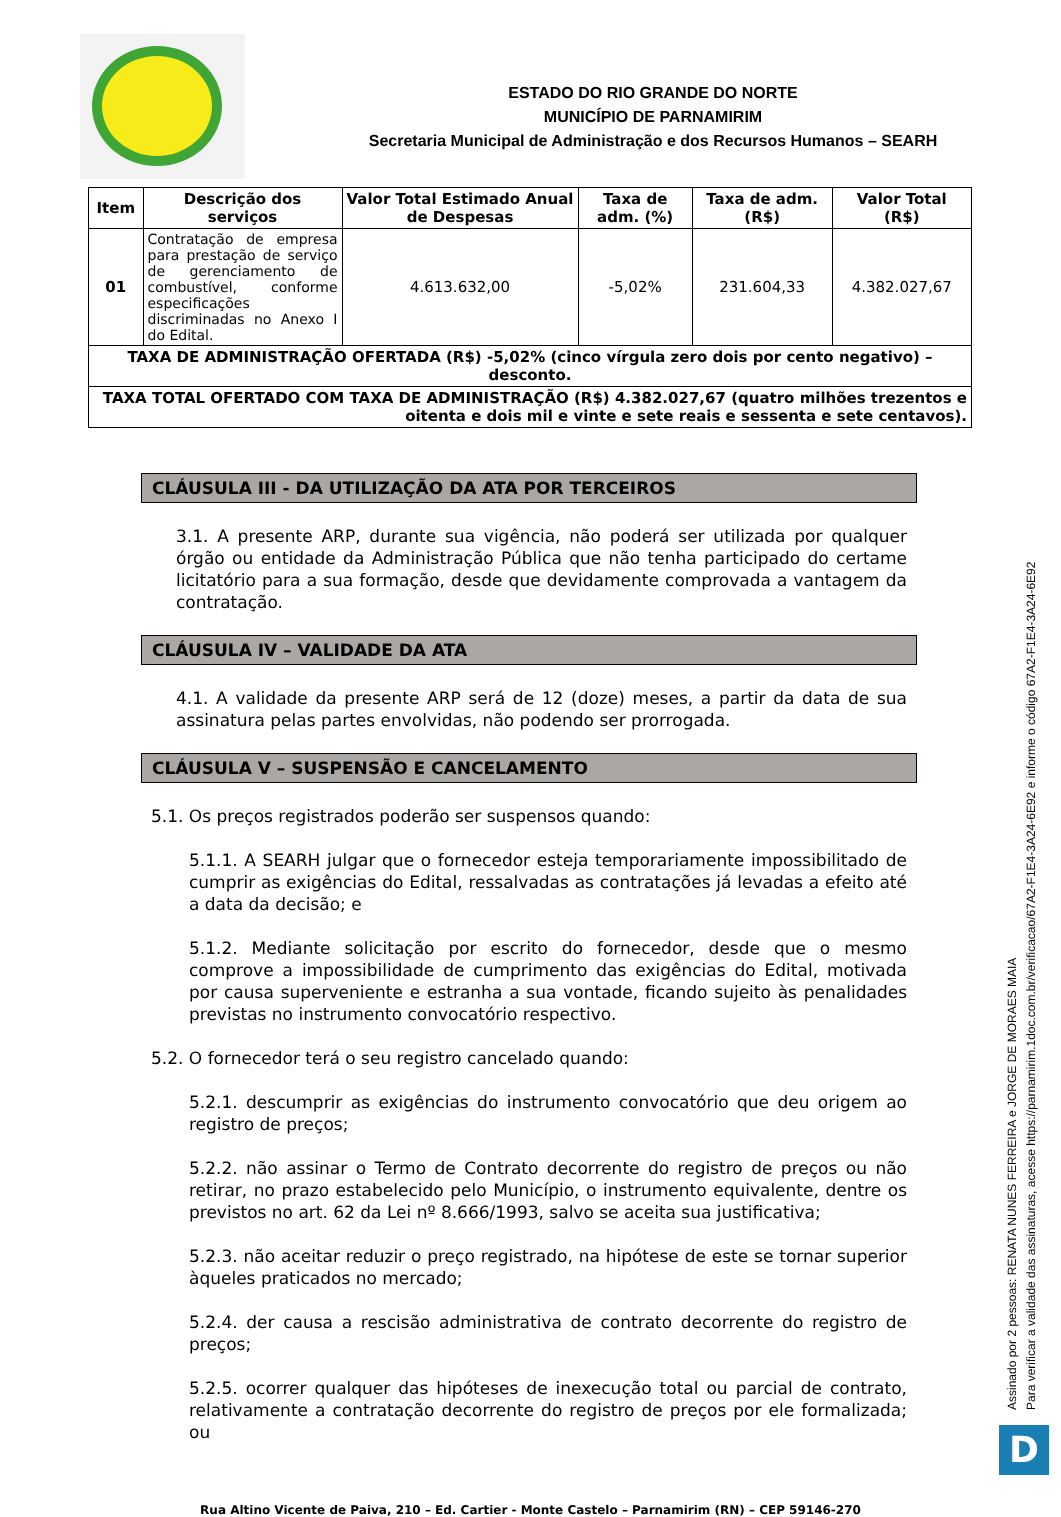ESTADO DO RIO GRANDE DO NORTE
MUNICÍPIO DE PARNAMIRIM
Secretaria Municipal de Administração e dos Recursos Humanos – SEARH
| Item | Descrição dos serviços | Valor Total Estimado Anual de Despesas | Taxa de adm. (%) | Taxa de adm. (R$) | Valor Total (R$) |
| --- | --- | --- | --- | --- | --- |
| 01 | Contratação de empresa para prestação de serviço de gerenciamento de combustível, conforme especificações discriminadas no Anexo I do Edital. | 4.613.632,00 | -5,02% | 231.604,33 | 4.382.027,67 |
| TAXA DE ADMINISTRAÇÃO OFERTADA (R$) -5,02% (cinco vírgula zero dois por cento negativo) – desconto. | | | | | |
| TAXA TOTAL OFERTADO COM TAXA DE ADMINISTRAÇÃO (R$) 4.382.027,67 (quatro milhões trezentos e oitenta e dois mil e vinte e sete reais e sessenta e sete centavos). | | | | | |
CLÁUSULA III - DA UTILIZAÇÃO DA ATA POR TERCEIROS
3.1. A presente ARP, durante sua vigência, não poderá ser utilizada por qualquer órgão ou entidade da Administração Pública que não tenha participado do certame licitatório para a sua formação, desde que devidamente comprovada a vantagem da contratação.
CLÁUSULA IV – VALIDADE DA ATA
4.1. A validade da presente ARP será de 12 (doze) meses, a partir da data de sua assinatura pelas partes envolvidas, não podendo ser prorrogada.
CLÁUSULA V – SUSPENSÃO E CANCELAMENTO
5.1. Os preços registrados poderão ser suspensos quando:
5.1.1. A SEARH julgar que o fornecedor esteja temporariamente impossibilitado de cumprir as exigências do Edital, ressalvadas as contratações já levadas a efeito até a data da decisão; e
5.1.2. Mediante solicitação por escrito do fornecedor, desde que o mesmo comprove a impossibilidade de cumprimento das exigências do Edital, motivada por causa superveniente e estranha a sua vontade, ficando sujeito às penalidades previstas no instrumento convocatório respectivo.
5.2. O fornecedor terá o seu registro cancelado quando:
5.2.1. descumprir as exigências do instrumento convocatório que deu origem ao registro de preços;
5.2.2. não assinar o Termo de Contrato decorrente do registro de preços ou não retirar, no prazo estabelecido pelo Município, o instrumento equivalente, dentre os previstos no art. 62 da Lei nº 8.666/1993, salvo se aceita sua justificativa;
5.2.3. não aceitar reduzir o preço registrado, na hipótese de este se tornar superior àqueles praticados no mercado;
5.2.4. der causa a rescisão administrativa de contrato decorrente do registro de preços;
5.2.5. ocorrer qualquer das hipóteses de inexecução total ou parcial de contrato, relativamente a contratação decorrente do registro de preços por ele formalizada; ou
Rua Altino Vicente de Paiva, 210 – Ed. Cartier - Monte Castelo – Parnamirim (RN) – CEP 59146-270
Assinado por 2 pessoas: RENATA NUNES FERREIRA e JORGE DE MORAES MAIA
Para verificar a validade das assinaturas, acesse https://parnamirim.1doc.com.br/verificacao/67A2-F1E4-3A24-6E92 e informe o código 67A2-F1E4-3A24-6E92
D